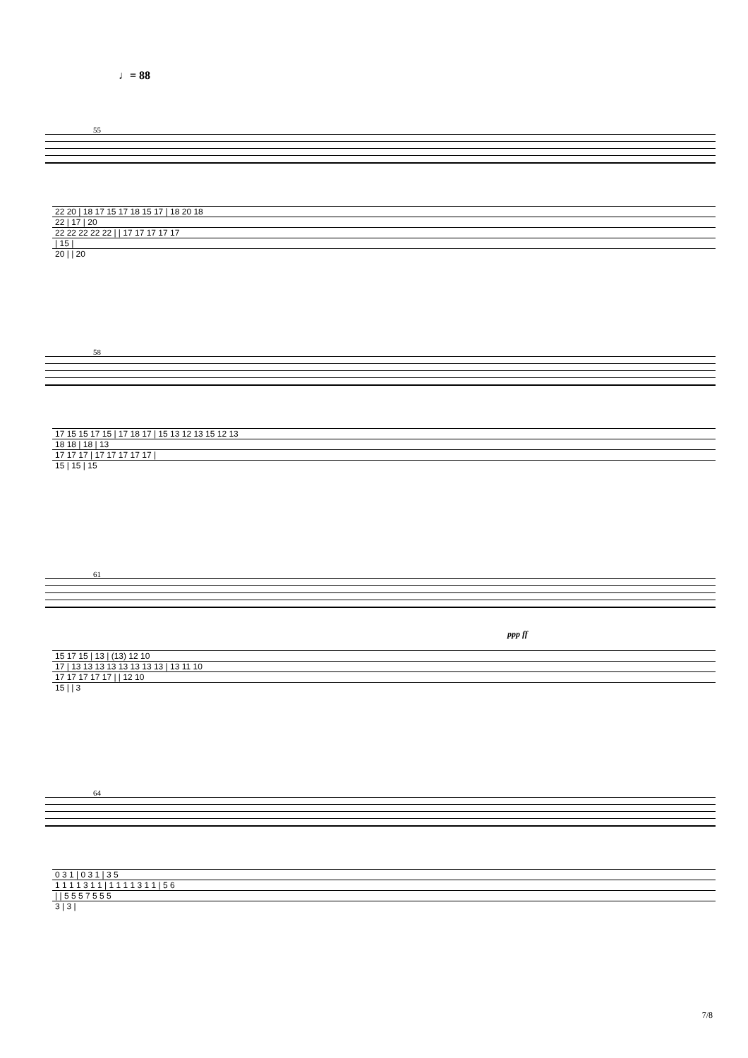♩= 88
55
| 22 20 / 18 17 15 17 18 15 17 / 18 20 18 |
| 22 / 17 / 20 |
| 22 22 22 22 22 / / 17 17 17 17 17 |
| / 15 / |
| 20 / / 20 |
58
| 17 15 15 17 15 / 17 18 17 / 15 13 12 13 15 12 13 |
| 18 18 / 18 / 13 |
| 17 17 17 / 17 17 17 17 17 / |
| 15 / 15 / 15 |
61
ppp ff
| 15 17 15 / 13 / (13) 12 10 |
| 17 / 13 13 13 13 13 13 13 13 / 13 11 10 |
| 17 17 17 17 17 / / 12 10 |
| 15 / / 3 |
64
| 0 3 1 / 0 3 1 / 3 5 |
| 1 1 1 1 3 1 1 / 1 1 1 1 3 1 1 / 5 6 |
| / / 5 5 5 7 5 5 5 |
| 3 / 3 / |
7/8